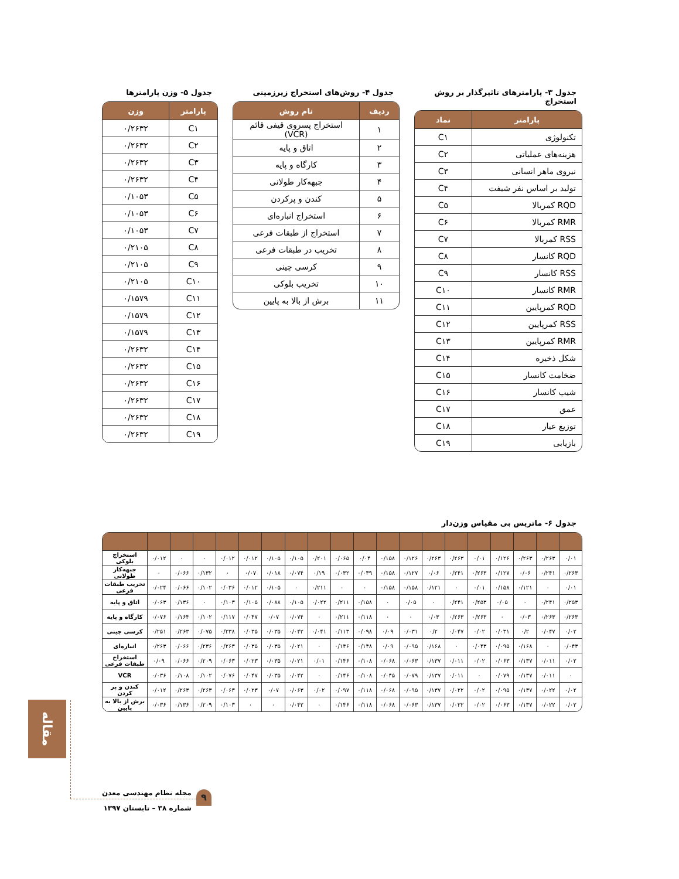جدول ۳- پارامترهای تاثیرگذار بر روش استخراج
| پارامتر | نماد |
| --- | --- |
| تکنولوژی | C۱ |
| هزینه‌های عملیاتی | C۲ |
| نیروی ماهر انسانی | C۳ |
| تولید بر اساس نفر شیفت | C۴ |
| RQD کمربالا | C۵ |
| RMR کمربالا | C۶ |
| RSS کمربالا | C۷ |
| RQD کانسار | C۸ |
| RSS کانسار | C۹ |
| RMR کانسار | C۱۰ |
| RQD کمرپایین | C۱۱ |
| RSS کمرپایین | C۱۲ |
| RMR کمرپایین | C۱۳ |
| شکل ذخیره | C۱۴ |
| ضخامت کانسار | C۱۵ |
| شیب کانسار | C۱۶ |
| عمق | C۱۷ |
| توزیع عیار | C۱۸ |
| بازیابی | C۱۹ |
جدول ۴- روش‌های استخراج زیرزمینی
| ردیف | نام روش |
| --- | --- |
| ۱ | استخراج پسروی قیفی قائم (VCR) |
| ۲ | اتاق و پایه |
| ۳ | کارگاه و پایه |
| ۴ | جبهه‌کار طولانی |
| ۵ | کندن و پرکردن |
| ۶ | استخراج انباره‌ای |
| ۷ | استخراج از طبقات فرعی |
| ۸ | تخریب در طبقات فرعی |
| ۹ | کرسی چینی |
| ۱۰ | تخریب بلوکی |
| ۱۱ | برش از بالا به پایین |
جدول ۵- وزن پارامترها
| پارامتر | وزن |
| --- | --- |
| C۱ | ۰/۲۶۳۲ |
| C۲ | ۰/۲۶۳۲ |
| C۳ | ۰/۲۶۳۲ |
| C۴ | ۰/۲۶۳۲ |
| C۵ | ۰/۱۰۵۳ |
| C۶ | ۰/۱۰۵۳ |
| C۷ | ۰/۱۰۵۳ |
| C۸ | ۰/۲۱۰۵ |
| C۹ | ۰/۲۱۰۵ |
| C۱۰ | ۰/۲۱۰۵ |
| C۱۱ | ۰/۱۵۷۹ |
| C۱۲ | ۰/۱۵۷۹ |
| C۱۳ | ۰/۱۵۷۹ |
| C۱۴ | ۰/۲۶۳۲ |
| C۱۵ | ۰/۲۶۳۲ |
| C۱۶ | ۰/۲۶۳۲ |
| C۱۷ | ۰/۲۶۳۲ |
| C۱۸ | ۰/۲۶۳۲ |
| C۱۹ | ۰/۲۶۳۲ |
جدول ۶- ماتریس بی مقیاس وزن‌دار
| ۰/۰۱ | ۰/۲۶۳ | ۰/۲۶۳ | ۰/۱۲۶ | ۰/۰۱ | ۰/۲۶۳ | ۰/۲۶۳ | ۰/۱۲۶ | ۰/۱۵۸ | ۰/۰۴ | ۰/۰۶۵ | ۰/۲۰۱ | ۰/۱۰۵ | ۰/۱۰۵ | ۰/۰۱۲ | ۰/۰۱۲ | ۰ | ۰ | ۰/۰۱۲ | استخراج بلوکی |
| ۰/۲۶۳ | ۰/۲۴۱ | ۰/۰۶ | ۰/۱۲۷ | ۰/۲۶۳ | ۰/۲۴۱ | ۰/۰۶ | ۰/۱۲۷ | ۰/۱۵۸ | ۰/۰۳۹ | ۰/۰۳۲ | ۰/۱۹ | ۰/۰۷۴ | ۰/۰۱۸ | ۰/۰۷ | ۰ | ۰/۱۳۲ | ۰/۰۶۶ | ۰ | جبهه‌کار طولانی |
| ۰/۰۱ | ۰ | ۰/۱۲۱ | ۰/۱۵۸ | ۰/۰۱ | ۰ | ۰/۱۲۱ | ۰/۱۵۸ | ۰/۱۵۸ | ۰ | ۰ | ۰/۲۱۱ | ۰ | ۰/۱۰۵ | ۰/۰۱۲ | ۰/۰۳۶ | ۰/۱۰۲ | ۰/۰۶۶ | ۰/۰۲۴ | تخریب طبقات فرعی |
| ۰/۲۵۳ | ۰/۲۴۱ | ۰ | ۰/۰۵ | ۰/۲۵۳ | ۰/۲۴۱ | ۰ | ۰/۰۵ | ۰ | ۰/۱۵۸ | ۰/۲۱۱ | ۰/۰۲۲ | ۰/۱۰۵ | ۰/۰۸۸ | ۰/۱۰۵ | ۰/۱۰۳ | ۰ | ۰/۱۳۶ | ۰/۰۶۳ | اتاق و پایه |
| ۰/۲۶۳ | ۰/۲۶۳ | ۰/۰۳ | ۰ | ۰/۲۶۳ | ۰/۲۶۳ | ۰/۰۳ | ۰ | ۰ | ۰/۱۱۸ | ۰/۲۱۱ | ۰ | ۰/۰۷۴ | ۰/۰۷ | ۰/۰۴۷ | ۰/۱۱۷ | ۰/۱۰۲ | ۰/۱۶۴ | ۰/۰۷۶ | کارگاه و پایه |
| ۰/۰۲ | ۰/۰۴۷ | ۰/۲ | ۰/۰۳۱ | ۰/۰۲ | ۰/۰۴۷ | ۰/۲ | ۰/۰۳۱ | ۰/۰۹ | ۰/۰۹۸ | ۰/۱۱۳ | ۰/۰۴۱ | ۰/۰۴۲ | ۰/۰۳۵ | ۰/۰۳۵ | ۰/۲۳۸ | ۰/۰۷۵ | ۰/۲۶۳ | ۰/۲۵۱ | کرسی چینی |
| ۰/۰۴۳ | ۰ | ۰/۱۶۸ | ۰/۰۹۵ | ۰/۰۴۳ | ۰ | ۰/۱۶۸ | ۰/۰۹۵ | ۰/۰۹ | ۰/۱۴۸ | ۰/۱۴۶ | ۰ | ۰/۰۲۱ | ۰/۰۳۵ | ۰/۰۳۵ | ۰/۲۶۳ | ۰/۲۳۶ | ۰/۰۶۶ | ۰/۲۶۳ | انباره‌ای |
| ۰/۰۲ | ۰/۰۱۱ | ۰/۱۳۷ | ۰/۰۶۳ | ۰/۰۲ | ۰/۰۱۱ | ۰/۱۳۷ | ۰/۰۶۳ | ۰/۰۶۸ | ۰/۱۰۸ | ۰/۱۴۶ | ۰/۰۱ | ۰/۰۲۱ | ۰/۰۳۵ | ۰/۰۲۳ | ۰/۰۶۳ | ۰/۲۰۹ | ۰/۰۶۶ | ۰/۰۹ | استخراج طبقات فرعی |
| ۰ | ۰/۰۱۱ | ۰/۱۳۷ | ۰/۰۷۹ | ۰ | ۰/۰۱۱ | ۰/۱۳۷ | ۰/۰۷۹ | ۰/۰۴۵ | ۰/۱۰۸ | ۰/۱۴۶ | ۰ | ۰/۰۴۲ | ۰/۰۳۵ | ۰/۰۴۷ | ۰/۰۷۶ | ۰/۱۰۲ | ۰/۱۰۸ | ۰/۰۳۶ | VCR |
| ۰/۰۲ | ۰/۰۲۲ | ۰/۱۳۷ | ۰/۰۹۵ | ۰/۰۲ | ۰/۰۲۲ | ۰/۱۳۷ | ۰/۰۹۵ | ۰/۰۶۸ | ۰/۱۱۸ | ۰/۰۹۷ | ۰/۰۲ | ۰/۰۶۳ | ۰/۰۷ | ۰/۰۲۳ | ۰/۰۶۳ | ۰/۲۶۳ | ۰/۲۶۳ | ۰/۰۱۲ | کندن و پر کردن |
| ۰/۰۲ | ۰/۰۲۲ | ۰/۱۳۷ | ۰/۰۶۳ | ۰/۰۲ | ۰/۰۲۲ | ۰/۱۳۷ | ۰/۰۶۳ | ۰/۰۶۸ | ۰/۱۱۸ | ۰/۱۴۶ | ۰ | ۰/۰۴۲ | ۰ | ۰ | ۰/۱۰۳ | ۰/۲۰۹ | ۰/۱۳۶ | ۰/۰۳۶ | برش از بالا به پایین |
مقاله
مجله نظام مهندسی معدن
شماره ۳۸ – تابستان ۱۳۹۷
۹